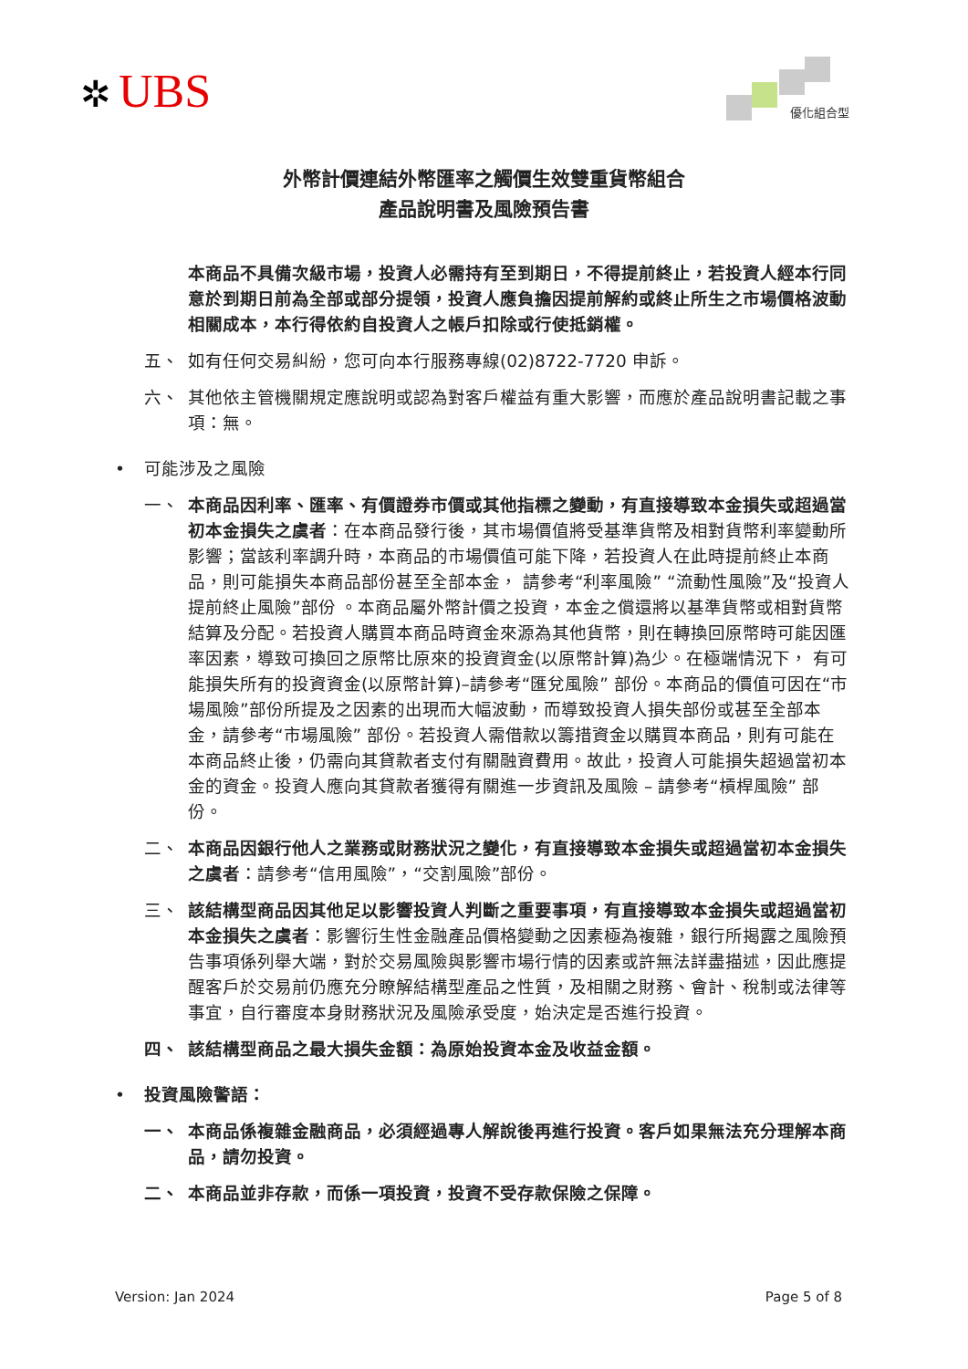✲ UBS
優化組合型
外幣計價連結外幣匯率之觸價生效雙重貨幣組合
產品說明書及風險預告書
本商品不具備次級市場，投資人必需持有至到期日，不得提前終止，若投資人經本行同意於到期日前為全部或部分提領，投資人應負擔因提前解約或終止所生之市場價格波動相關成本，本行得依約自投資人之帳戶扣除或行使抵銷權。
五、 如有任何交易糾紛，您可向本行服務專線(02)8722-7720 申訴。
六、 其他依主管機關規定應說明或認為對客戶權益有重大影響，而應於產品說明書記載之事項：無。
• 可能涉及之風險
一、 本商品因利率、匯率、有價證券市價或其他指標之變動，有直接導致本金損失或超過當初本金損失之虞者：在本商品發行後，其市場價值將受基準貨幣及相對貨幣利率變動所影響；當該利率調升時，本商品的市場價值可能下降，若投資人在此時提前終止本商品，則可能損失本商品部份甚至全部本金， 請參考“利率風險” “流動性風險”及“投資人提前終止風險”部份 。本商品屬外幣計價之投資，本金之償還將以基準貨幣或相對貨幣結算及分配。若投資人購買本商品時資金來源為其他貨幣，則在轉換回原幣時可能因匯率因素，導致可換回之原幣比原來的投資資金(以原幣計算)為少。在極端情況下， 有可能損失所有的投資資金(以原幣計算)–請參考“匯兌風險” 部份。本商品的價值可因在“市場風險”部份所提及之因素的出現而大幅波動，而導致投資人損失部份或甚至全部本金，請參考“市場風險” 部份。若投資人需借款以籌措資金以購買本商品，則有可能在本商品終止後，仍需向其貸款者支付有關融資費用。故此，投資人可能損失超過當初本金的資金。投資人應向其貸款者獲得有關進一步資訊及風險 – 請參考“槓桿風險” 部份。
二、 本商品因銀行他人之業務或財務狀況之變化，有直接導致本金損失或超過當初本金損失之虞者：請參考“信用風險”，“交割風險”部份。
三、 該結構型商品因其他足以影響投資人判斷之重要事項，有直接導致本金損失或超過當初本金損失之虞者：影響衍生性金融產品價格變動之因素極為複雜，銀行所揭露之風險預告事項係列舉大端，對於交易風險與影響市場行情的因素或許無法詳盡描述，因此應提醒客戶於交易前仍應充分瞭解結構型產品之性質，及相關之財務、會計、稅制或法律等事宜，自行審度本身財務狀況及風險承受度，始決定是否進行投資。
四、 該結構型商品之最大損失金額：為原始投資本金及收益金額。
• 投資風險警語：
一、 本商品係複雜金融商品，必須經過專人解說後再進行投資。客戶如果無法充分理解本商品，請勿投資。
二、 本商品並非存款，而係一項投資，投資不受存款保險之保障。
Version: Jan 2024 Page 5 of 8